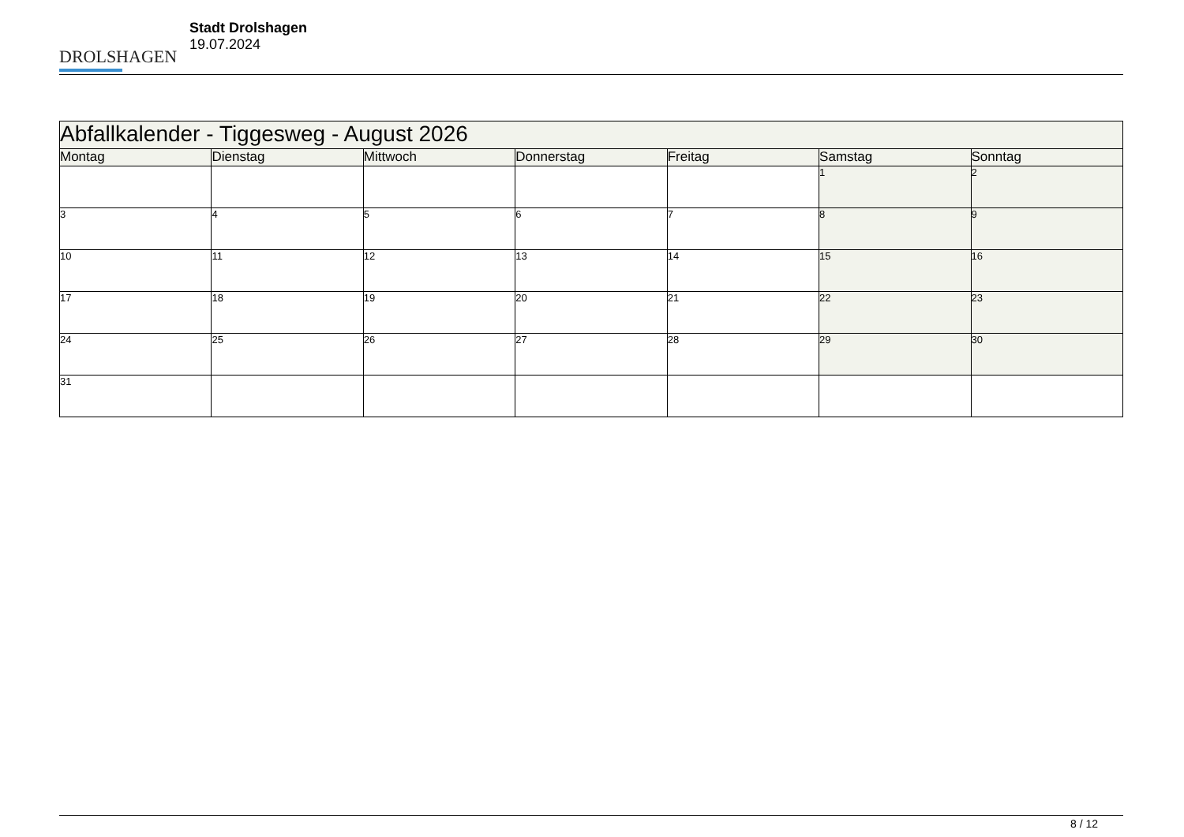DROLSHAGEN
Stadt Drolshagen
19.07.2024
| Abfallkalender - Tiggesweg - August 2026 | | | | | | |
| Montag | Dienstag | Mittwoch | Donnerstag | Freitag | Samstag | Sonntag |
| | | | | | 1 | 2 |
| 3 | 4 | 5 | 6 | 7 | 8 | 9 |
| 10 | 11 | 12 | 13 | 14 | 15 | 16 |
| 17 | 18 | 19 | 20 | 21 | 22 | 23 |
| 24 | 25 | 26 | 27 | 28 | 29 | 30 |
| 31 | | | | | | |
8 / 12